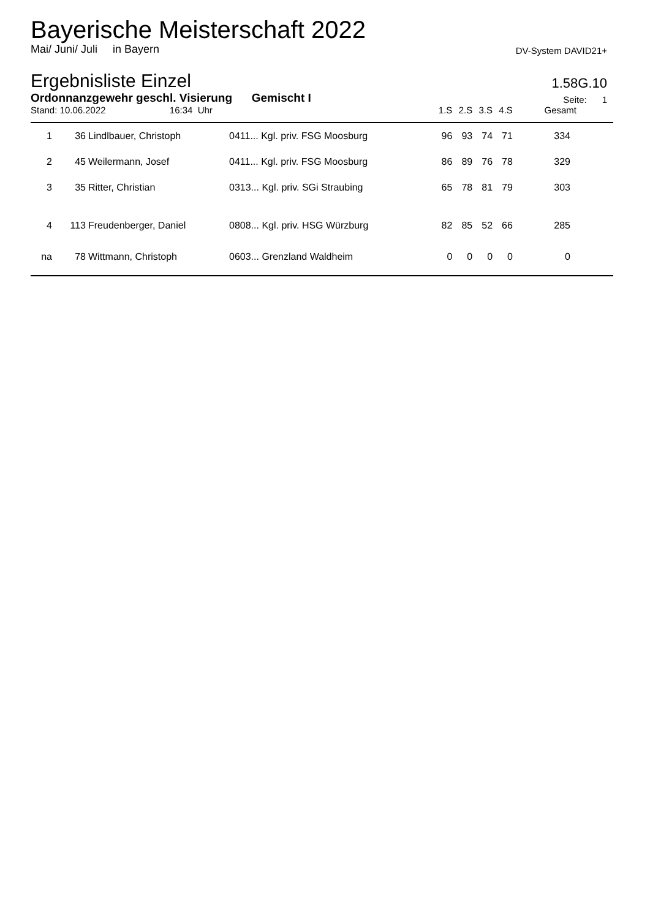Bayerische Meisterschaft 2022
Mai/ Juni/ Juli in Bayern DV-System DAVID21+
Ergebnisliste Einzel 1.58G.10
Ordonnanzgewehr geschl. Visierung Gemischt I Seite: 1
| Stand: 10.06.2022 16:34 Uhr | | | | 1.S | 2.S | 3.S | 4.S | Gesamt |
| 1 | 36 | Lindlbauer, Christoph | 0411... Kgl. priv. FSG Moosburg | 96 | 93 | 74 | 71 | 334 |
| 2 | 45 | Weilermann, Josef | 0411... Kgl. priv. FSG Moosburg | 86 | 89 | 76 | 78 | 329 |
| 3 | 35 | Ritter, Christian | 0313... Kgl. priv. SGi Straubing | 65 | 78 | 81 | 79 | 303 |
| 4 | 113 | Freudenberger, Daniel | 0808... Kgl. priv. HSG Würzburg | 82 | 85 | 52 | 66 | 285 |
| na | 78 | Wittmann, Christoph | 0603... Grenzland Waldheim | 0 | 0 | 0 | 0 | 0 |